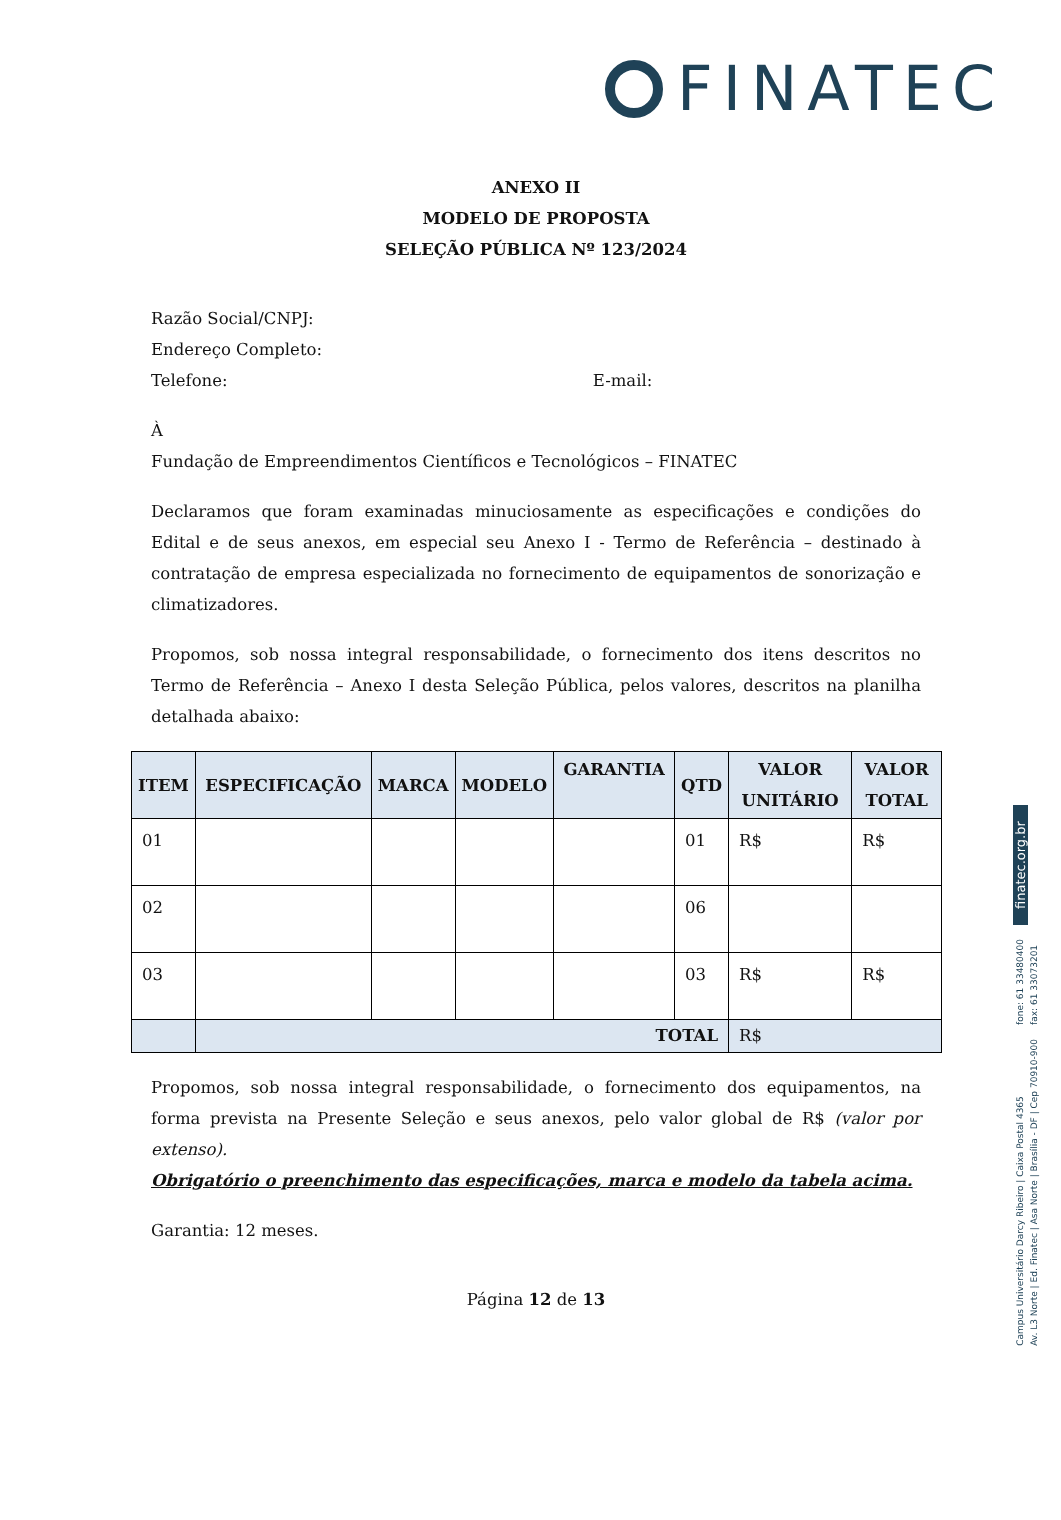FINATEC
ANEXO II
MODELO DE PROPOSTA
SELEÇÃO PÚBLICA Nº 123/2024
Razão Social/CNPJ:
Endereço Completo:
Telefone: E-mail:
À
Fundação de Empreendimentos Científicos e Tecnológicos – FINATEC
Declaramos que foram examinadas minuciosamente as especificações e condições do Edital e de seus anexos, em especial seu Anexo I - Termo de Referência – destinado à contratação de empresa especializada no fornecimento de equipamentos de sonorização e climatizadores.
Propomos, sob nossa integral responsabilidade, o fornecimento dos itens descritos no Termo de Referência – Anexo I desta Seleção Pública, pelos valores, descritos na planilha detalhada abaixo:
| ITEM | ESPECIFICAÇÃO | MARCA | MODELO | GARANTIA | QTD | VALOR UNITÁRIO | VALOR TOTAL |
| --- | --- | --- | --- | --- | --- | --- | --- |
| 01 | | | | | 01 | R$ | R$ |
| 02 | | | | | 06 | | |
| 03 | | | | | 03 | R$ | R$ |
| | TOTAL | | | | | R$ | |
Propomos, sob nossa integral responsabilidade, o fornecimento dos equipamentos, na forma prevista na Presente Seleção e seus anexos, pelo valor global de R$ (valor por extenso).
Obrigatório o preenchimento das especificações, marca e modelo da tabela acima.
Garantia: 12 meses.
Página 12 de 13
finatec.org.br
fone: 61 33480400
fax: 61 33073201
Campus Universitário Darcy Ribeiro | Caixa Postal 4365
Av. L3 Norte | Ed. Finatec | Asa Norte | Brasília - DF | Cep 70910-900